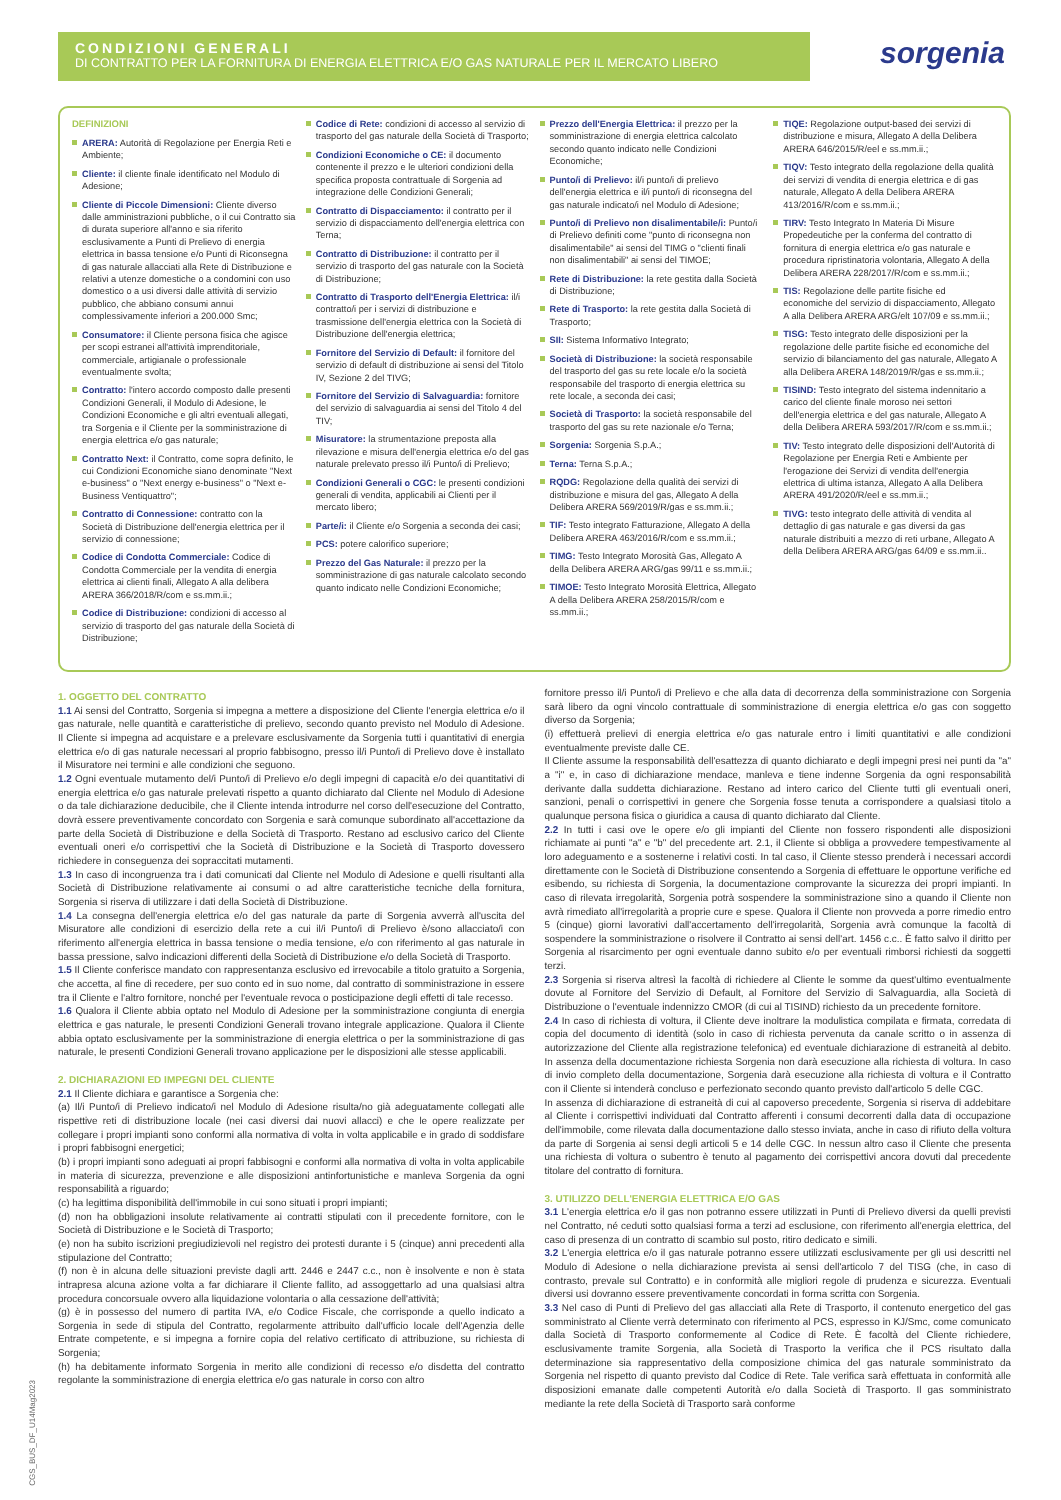CONDIZIONI GENERALI
DI CONTRATTO PER LA FORNITURA DI ENERGIA ELETTRICA E/O GAS NATURALE PER IL MERCATO LIBERO
sorgenia
DEFINIZIONI
ARERA: Autorità di Regolazione per Energia Reti e Ambiente;
Cliente: il cliente finale identificato nel Modulo di Adesione;
Cliente di Piccole Dimensioni: Cliente diverso dalle amministrazioni pubbliche, o il cui Contratto sia di durata superiore all'anno e sia riferito esclusivamente a Punti di Prelievo di energia elettrica in bassa tensione e/o Punti di Riconsegna di gas naturale allacciati alla Rete di Distribuzione e relativi a utenze domestiche o a condomini con uso domestico o a usi diversi dalle attività di servizio pubblico, che abbiano consumi annui complessivamente inferiori a 200.000 Smc;
Consumatore: il Cliente persona fisica che agisce per scopi estranei all'attività imprenditoriale, commerciale, artigianale o professionale eventualmente svolta;
Contratto: l'intero accordo composto dalle presenti Condizioni Generali, il Modulo di Adesione, le Condizioni Economiche e gli altri eventuali allegati, tra Sorgenia e il Cliente per la somministrazione di energia elettrica e/o gas naturale;
Contratto Next: il Contratto, come sopra definito, le cui Condizioni Economiche siano denominate "Next e-business" o "Next energy e-business" o "Next e-Business Ventiquattro";
Contratto di Connessione: contratto con la Società di Distribuzione dell'energia elettrica per il servizio di connessione;
Codice di Condotta Commerciale: Codice di Condotta Commerciale per la vendita di energia elettrica ai clienti finali, Allegato A alla delibera ARERA 366/2018/R/com e ss.mm.ii.;
Codice di Distribuzione: condizioni di accesso al servizio di trasporto del gas naturale della Società di Distribuzione;
Codice di Rete: condizioni di accesso al servizio di trasporto del gas naturale della Società di Trasporto;
Condizioni Economiche o CE: il documento contenente il prezzo e le ulteriori condizioni della specifica proposta contrattuale di Sorgenia ad integrazione delle Condizioni Generali;
Contratto di Dispacciamento: il contratto per il servizio di dispacciamento dell'energia elettrica con Terna;
Contratto di Distribuzione: il contratto per il servizio di trasporto del gas naturale con la Società di Distribuzione;
Contratto di Trasporto dell'Energia Elettrica: il/i contratto/i per i servizi di distribuzione e trasmissione dell'energia elettrica con la Società di Distribuzione dell'energia elettrica;
Fornitore del Servizio di Default: il fornitore del servizio di default di distribuzione ai sensi del Titolo IV, Sezione 2 del TIVG;
Fornitore del Servizio di Salvaguardia: fornitore del servizio di salvaguardia ai sensi del Titolo 4 del TIV;
Misuratore: la strumentazione preposta alla rilevazione e misura dell'energia elettrica e/o del gas naturale prelevato presso il/i Punto/i di Prelievo;
Condizioni Generali o CGC: le presenti condizioni generali di vendita, applicabili ai Clienti per il mercato libero;
Parte/i: il Cliente e/o Sorgenia a seconda dei casi;
PCS: potere calorifico superiore;
Prezzo del Gas Naturale: il prezzo per la somministrazione di gas naturale calcolato secondo quanto indicato nelle Condizioni Economiche;
Prezzo dell'Energia Elettrica: il prezzo per la somministrazione di energia elettrica calcolato secondo quanto indicato nelle Condizioni Economiche;
Punto/i di Prelievo: il/i punto/i di prelievo dell'energia elettrica e il/i punto/i di riconsegna del gas naturale indicato/i nel Modulo di Adesione;
Punto/i di Prelievo non disalimentabile/i: Punto/i di Prelievo definiti come "punto di riconsegna non disalimentabile" ai sensi del TIMG o "clienti finali non disalimentabili" ai sensi del TIMOE;
Rete di Distribuzione: la rete gestita dalla Società di Distribuzione;
Rete di Trasporto: la rete gestita dalla Società di Trasporto;
SII: Sistema Informativo Integrato;
Società di Distribuzione: la società responsabile del trasporto del gas su rete locale e/o la società responsabile del trasporto di energia elettrica su rete locale, a seconda dei casi;
Società di Trasporto: la società responsabile del trasporto del gas su rete nazionale e/o Terna;
Sorgenia: Sorgenia S.p.A.;
Terna: Terna S.p.A.;
RQDG: Regolazione della qualità dei servizi di distribuzione e misura del gas, Allegato A della Delibera ARERA 569/2019/R/gas e ss.mm.ii.;
TIF: Testo integrato Fatturazione, Allegato A della Delibera ARERA 463/2016/R/com e ss.mm.ii.;
TIMG: Testo Integrato Morosità Gas, Allegato A della Delibera ARERA ARG/gas 99/11 e ss.mm.ii.;
TIMOE: Testo Integrato Morosità Elettrica, Allegato A della Delibera ARERA 258/2015/R/com e ss.mm.ii.;
TIQE: Regolazione output-based dei servizi di distribuzione e misura, Allegato A della Delibera ARERA 646/2015/R/eel e ss.mm.ii.;
TIQV: Testo integrato della regolazione della qualità dei servizi di vendita di energia elettrica e di gas naturale, Allegato A della Delibera ARERA 413/2016/R/com e ss.mm.ii.;
TIRV: Testo Integrato In Materia Di Misure Propedeutiche per la conferma del contratto di fornitura di energia elettrica e/o gas naturale e procedura ripristinatoria volontaria, Allegato A della Delibera ARERA 228/2017/R/com e ss.mm.ii.;
TIS: Regolazione delle partite fisiche ed economiche del servizio di dispacciamento, Allegato A alla Delibera ARERA ARG/elt 107/09 e ss.mm.ii.;
TISG: Testo integrato delle disposizioni per la regolazione delle partite fisiche ed economiche del servizio di bilanciamento del gas naturale, Allegato A alla Delibera ARERA 148/2019/R/gas e ss.mm.ii.;
TISIND: Testo integrato del sistema indennitario a carico del cliente finale moroso nei settori dell'energia elettrica e del gas naturale, Allegato A della Delibera ARERA 593/2017/R/com e ss.mm.ii.;
TIV: Testo integrato delle disposizioni dell'Autorità di Regolazione per Energia Reti e Ambiente per l'erogazione dei Servizi di vendita dell'energia elettrica di ultima istanza, Allegato A alla Delibera ARERA 491/2020/R/eel e ss.mm.ii.;
TIVG: testo integrato delle attività di vendita al dettaglio di gas naturale e gas diversi da gas naturale distribuiti a mezzo di reti urbane, Allegato A della Delibera ARERA ARG/gas 64/09 e ss.mm.ii..
1. OGGETTO DEL CONTRATTO
1.1 Ai sensi del Contratto, Sorgenia si impegna a mettere a disposizione del Cliente l'energia elettrica e/o il gas naturale, nelle quantità e caratteristiche di prelievo, secondo quanto previsto nel Modulo di Adesione. Il Cliente si impegna ad acquistare e a prelevare esclusivamente da Sorgenia tutti i quantitativi di energia elettrica e/o di gas naturale necessari al proprio fabbisogno, presso il/i Punto/i di Prelievo dove è installato il Misuratore nei termini e alle condizioni che seguono.
1.2 Ogni eventuale mutamento del/i Punto/i di Prelievo e/o degli impegni di capacità e/o dei quantitativi di energia elettrica e/o gas naturale prelevati rispetto a quanto dichiarato dal Cliente nel Modulo di Adesione o da tale dichiarazione deducibile, che il Cliente intenda introdurre nel corso dell'esecuzione del Contratto, dovrà essere preventivamente concordato con Sorgenia e sarà comunque subordinato all'accettazione da parte della Società di Distribuzione e della Società di Trasporto. Restano ad esclusivo carico del Cliente eventuali oneri e/o corrispettivi che la Società di Distribuzione e la Società di Trasporto dovessero richiedere in conseguenza dei sopraccitati mutamenti.
1.3 In caso di incongruenza tra i dati comunicati dal Cliente nel Modulo di Adesione e quelli risultanti alla Società di Distribuzione relativamente ai consumi o ad altre caratteristiche tecniche della fornitura, Sorgenia si riserva di utilizzare i dati della Società di Distribuzione.
1.4 La consegna dell'energia elettrica e/o del gas naturale da parte di Sorgenia avverrà all'uscita del Misuratore alle condizioni di esercizio della rete a cui il/i Punto/i di Prelievo è/sono allacciato/i con riferimento all'energia elettrica in bassa tensione o media tensione, e/o con riferimento al gas naturale in bassa pressione, salvo indicazioni differenti della Società di Distribuzione e/o della Società di Trasporto.
1.5 Il Cliente conferisce mandato con rappresentanza esclusivo ed irrevocabile a titolo gratuito a Sorgenia, che accetta, al fine di recedere, per suo conto ed in suo nome, dal contratto di somministrazione in essere tra il Cliente e l'altro fornitore, nonché per l'eventuale revoca o posticipazione degli effetti di tale recesso.
1.6 Qualora il Cliente abbia optato nel Modulo di Adesione per la somministrazione congiunta di energia elettrica e gas naturale, le presenti Condizioni Generali trovano integrale applicazione. Qualora il Cliente abbia optato esclusivamente per la somministrazione di energia elettrica o per la somministrazione di gas naturale, le presenti Condizioni Generali trovano applicazione per le disposizioni alle stesse applicabili.
2. DICHIARAZIONI ED IMPEGNI DEL CLIENTE
2.1 Il Cliente dichiara e garantisce a Sorgenia che:
(a) Il/i Punto/i di Prelievo indicato/i nel Modulo di Adesione risulta/no già adeguatamente collegati alle rispettive reti di distribuzione locale (nei casi diversi dai nuovi allacci) e che le opere realizzate per collegare i propri impianti sono conformi alla normativa di volta in volta applicabile e in grado di soddisfare i propri fabbisogni energetici;
(b) i propri impianti sono adeguati ai propri fabbisogni e conformi alla normativa di volta in volta applicabile in materia di sicurezza, prevenzione e alle disposizioni antinfortunistiche e manleva Sorgenia da ogni responsabilità a riguardo;
(c) ha legittima disponibilità dell'immobile in cui sono situati i propri impianti;
(d) non ha obbligazioni insolute relativamente ai contratti stipulati con il precedente fornitore, con le Società di Distribuzione e le Società di Trasporto;
(e) non ha subito iscrizioni pregiudizievoli nel registro dei protesti durante i 5 (cinque) anni precedenti alla stipulazione del Contratto;
(f) non è in alcuna delle situazioni previste dagli artt. 2446 e 2447 c.c., non è insolvente e non è stata intrapresa alcuna azione volta a far dichiarare il Cliente fallito, ad assoggettarlo ad una qualsiasi altra procedura concorsuale ovvero alla liquidazione volontaria o alla cessazione dell'attività;
(g) è in possesso del numero di partita IVA, e/o Codice Fiscale, che corrisponde a quello indicato a Sorgenia in sede di stipula del Contratto, regolarmente attribuito dall'ufficio locale dell'Agenzia delle Entrate competente, e si impegna a fornire copia del relativo certificato di attribuzione, su richiesta di Sorgenia;
(h) ha debitamente informato Sorgenia in merito alle condizioni di recesso e/o disdetta del contratto regolante la somministrazione di energia elettrica e/o gas naturale in corso con altro
fornitore presso il/i Punto/i di Prelievo e che alla data di decorrenza della somministrazione con Sorgenia sarà libero da ogni vincolo contrattuale di somministrazione di energia elettrica e/o gas con soggetto diverso da Sorgenia;
(i) effettuerà prelievi di energia elettrica e/o gas naturale entro i limiti quantitativi e alle condizioni eventualmente previste dalle CE.
Il Cliente assume la responsabilità dell'esattezza di quanto dichiarato e degli impegni presi nei punti da "a" a "i" e, in caso di dichiarazione mendace, manleva e tiene indenne Sorgenia da ogni responsabilità derivante dalla suddetta dichiarazione. Restano ad intero carico del Cliente tutti gli eventuali oneri, sanzioni, penali o corrispettivi in genere che Sorgenia fosse tenuta a corrispondere a qualsiasi titolo a qualunque persona fisica o giuridica a causa di quanto dichiarato dal Cliente.
2.2 In tutti i casi ove le opere e/o gli impianti del Cliente non fossero rispondenti alle disposizioni richiamate ai punti "a" e "b" del precedente art. 2.1, il Cliente si obbliga a provvedere tempestivamente al loro adeguamento e a sostenerne i relativi costi. In tal caso, il Cliente stesso prenderà i necessari accordi direttamente con le Società di Distribuzione consentendo a Sorgenia di effettuare le opportune verifiche ed esibendo, su richiesta di Sorgenia, la documentazione comprovante la sicurezza dei propri impianti. In caso di rilevata irregolarità, Sorgenia potrà sospendere la somministrazione sino a quando il Cliente non avrà rimediato all'irregolarità a proprie cure e spese. Qualora il Cliente non provveda a porre rimedio entro 5 (cinque) giorni lavorativi dall'accertamento dell'irregolarità, Sorgenia avrà comunque la facoltà di sospendere la somministrazione o risolvere il Contratto ai sensi dell'art. 1456 c.c.. È fatto salvo il diritto per Sorgenia al risarcimento per ogni eventuale danno subito e/o per eventuali rimborsi richiesti da soggetti terzi.
2.3 Sorgenia si riserva altresì la facoltà di richiedere al Cliente le somme da quest'ultimo eventualmente dovute al Fornitore del Servizio di Default, al Fornitore del Servizio di Salvaguardia, alla Società di Distribuzione o l'eventuale indennizzo CMOR (di cui al TISIND) richiesto da un precedente fornitore.
2.4 In caso di richiesta di voltura, il Cliente deve inoltrare la modulistica compilata e firmata, corredata di copia del documento di identità (solo in caso di richiesta pervenuta da canale scritto o in assenza di autorizzazione del Cliente alla registrazione telefonica) ed eventuale dichiarazione di estraneità al debito. In assenza della documentazione richiesta Sorgenia non darà esecuzione alla richiesta di voltura. In caso di invio completo della documentazione, Sorgenia darà esecuzione alla richiesta di voltura e il Contratto con il Cliente si intenderà concluso e perfezionato secondo quanto previsto dall'articolo 5 delle CGC.
In assenza di dichiarazione di estraneità di cui al capoverso precedente, Sorgenia si riserva di addebitare al Cliente i corrispettivi individuati dal Contratto afferenti i consumi decorrenti dalla data di occupazione dell'immobile, come rilevata dalla documentazione dallo stesso inviata, anche in caso di rifiuto della voltura da parte di Sorgenia ai sensi degli articoli 5 e 14 delle CGC. In nessun altro caso il Cliente che presenta una richiesta di voltura o subentro è tenuto al pagamento dei corrispettivi ancora dovuti dal precedente titolare del contratto di fornitura.
3. UTILIZZO DELL'ENERGIA ELETTRICA E/O GAS
3.1 L'energia elettrica e/o il gas non potranno essere utilizzati in Punti di Prelievo diversi da quelli previsti nel Contratto, né ceduti sotto qualsiasi forma a terzi ad esclusione, con riferimento all'energia elettrica, del caso di presenza di un contratto di scambio sul posto, ritiro dedicato e simili.
3.2 L'energia elettrica e/o il gas naturale potranno essere utilizzati esclusivamente per gli usi descritti nel Modulo di Adesione o nella dichiarazione prevista ai sensi dell'articolo 7 del TISG (che, in caso di contrasto, prevale sul Contratto) e in conformità alle migliori regole di prudenza e sicurezza. Eventuali diversi usi dovranno essere preventivamente concordati in forma scritta con Sorgenia.
3.3 Nel caso di Punti di Prelievo del gas allacciati alla Rete di Trasporto, il contenuto energetico del gas somministrato al Cliente verrà determinato con riferimento al PCS, espresso in KJ/Smc, come comunicato dalla Società di Trasporto conformemente al Codice di Rete. È facoltà del Cliente richiedere, esclusivamente tramite Sorgenia, alla Società di Trasporto la verifica che il PCS risultato dalla determinazione sia rappresentativo della composizione chimica del gas naturale somministrato da Sorgenia nel rispetto di quanto previsto dal Codice di Rete. Tale verifica sarà effettuata in conformità alle disposizioni emanate dalle competenti Autorità e/o dalla Società di Trasporto. Il gas somministrato mediante la rete della Società di Trasporto sarà conforme
CGS_BUS_DF_U14Mag2023